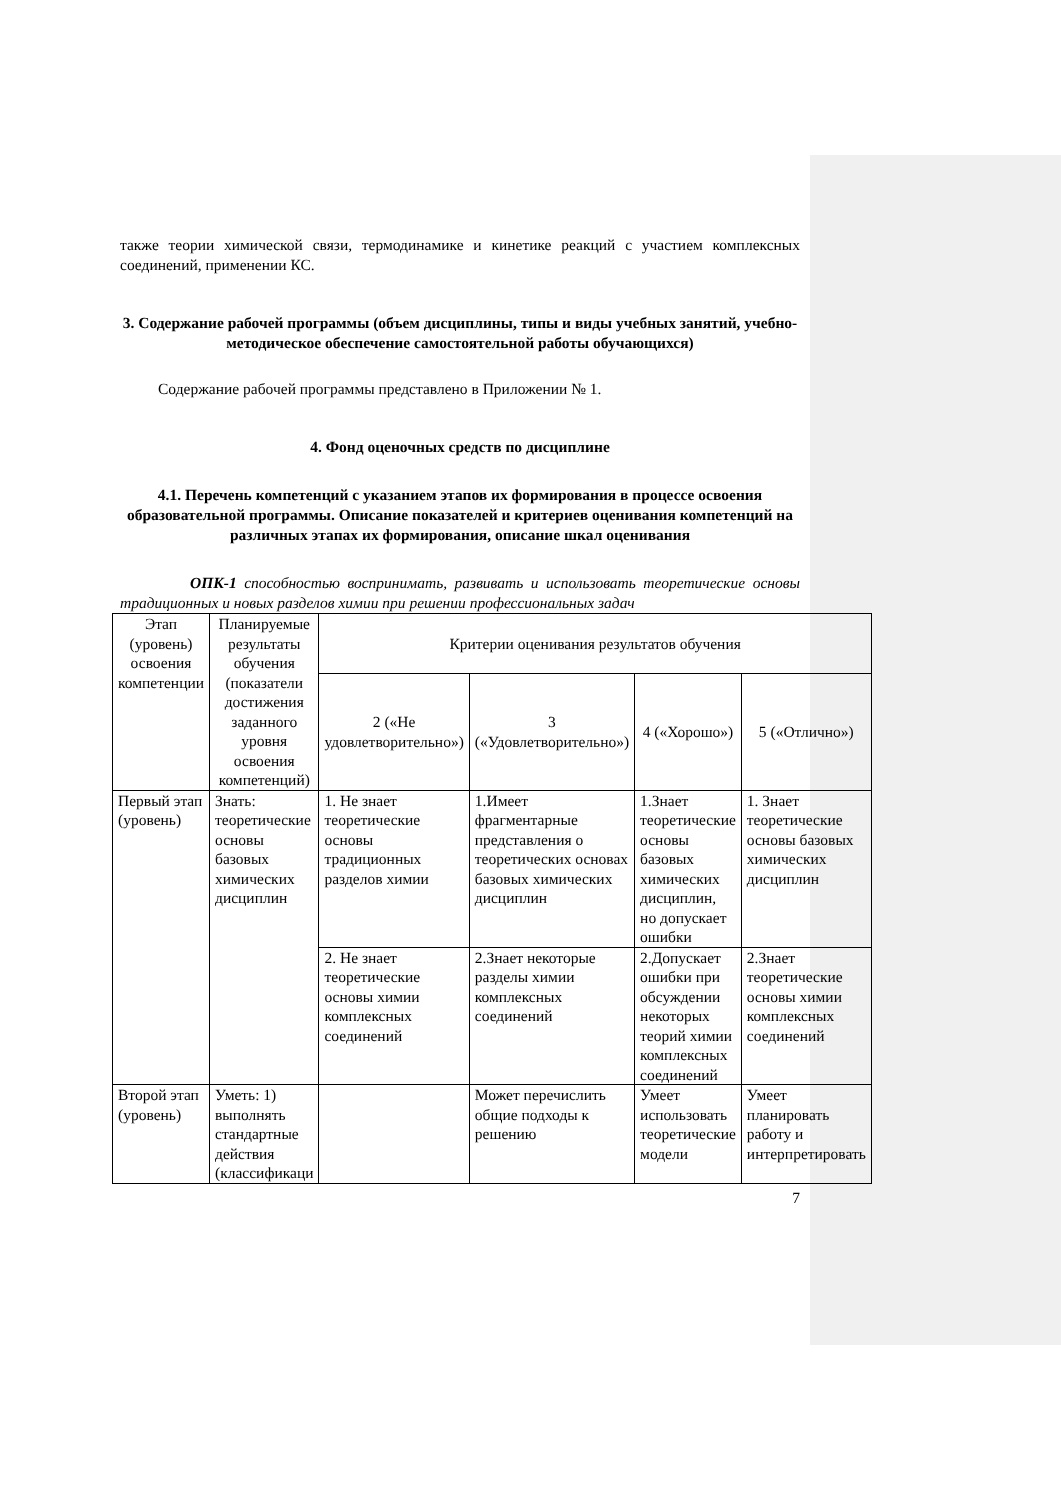также теории химической связи, термодинамике и кинетике реакций с участием комплексных соединений, применении КС.
3. Содержание рабочей программы (объем дисциплины, типы и виды учебных занятий, учебно-методическое обеспечение самостоятельной работы обучающихся)
Содержание рабочей программы представлено в Приложении № 1.
4. Фонд оценочных средств по дисциплине
4.1. Перечень компетенций с указанием этапов их формирования в процессе освоения образовательной программы. Описание показателей и критериев оценивания компетенций на различных этапах их формирования, описание шкал оценивания
ОПК-1 способностью воспринимать, развивать и использовать теоретические основы традиционных и новых разделов химии при решении профессиональных задач
| Этап (уровень) освоения компетенции | Планируемые результаты обучения (показатели достижения заданного уровня освоения компетенций) | Критерии оценивания результатов обучения | | | |
| --- | --- | --- | --- | --- | --- |
| | | 2 («Не удовлетворительно») | 3 («Удовлетворительно») | 4 («Хорошо») | 5 («Отлично») |
| Первый этап (уровень) | Знать: теоретические основы базовых химических дисциплин | 1. Не знает теоретические основы традиционных разделов химии | 1.Имеет фрагментарные представления о теоретических основах базовых химических дисциплин | 1.Знает теоретические основы базовых химических дисциплин, но допускает ошибки | 1. Знает теоретические основы базовых химических дисциплин |
| | | 2. Не знает теоретические основы химии комплексных соединений | 2.Знает некоторые разделы химии комплексных соединений | 2.Допускает ошибки при обсуждении некоторых теорий химии комплексных соединений | 2.Знает теоретические основы химии комплексных соединений |
| Второй этап (уровень) | Уметь: 1) выполнять стандартные действия (классификаци | | Может перечислить общие подходы к решению | Умеет использовать теоретические модели | Умеет планировать работу и интерпретировать |
7